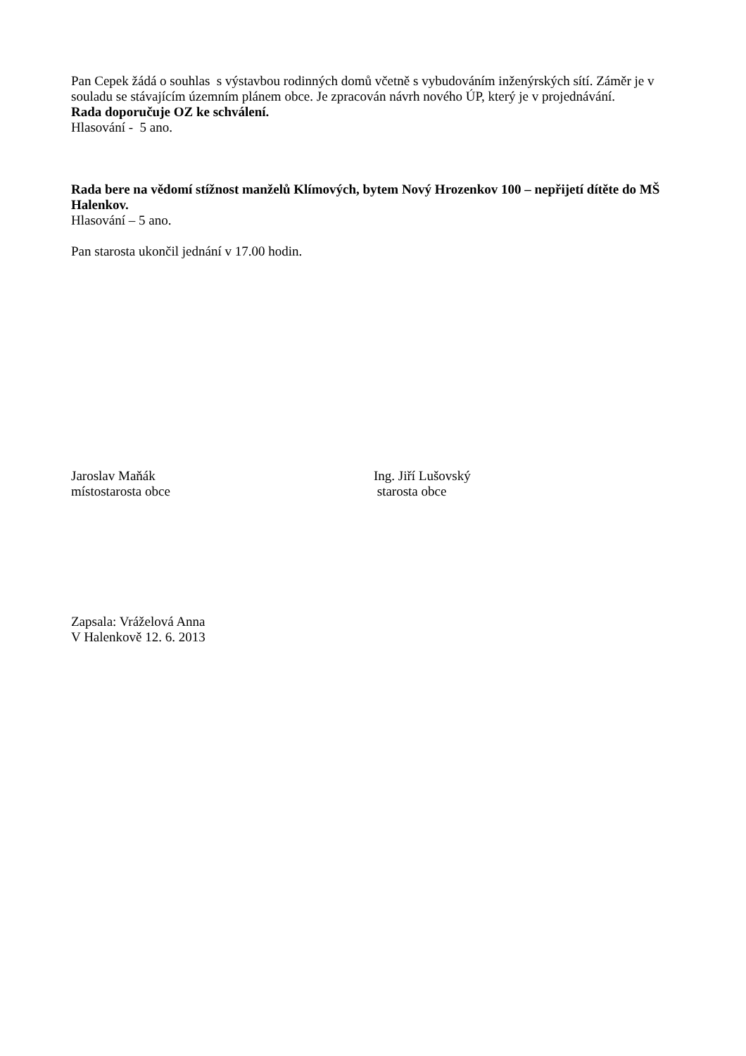Pan Cepek žádá o souhlas s výstavbou rodinných domů včetně s vybudováním inženýrských sítí. Záměr je v souladu se stávajícím územním plánem obce. Je zpracován návrh nového ÚP, který je v projednávání.
Rada doporučuje OZ ke schválení.
Hlasování - 5 ano.
Rada bere na vědomí stížnost manželů Klímových, bytem Nový Hrozenkov 100 – nepřijetí dítěte do MŠ Halenkov.
Hlasování – 5 ano.
Pan starosta ukončil jednání v 17.00 hodin.
Jaroslav Maňák
místostarosta obce
Ing. Jiří Lušovský
starosta obce
Zapsala: Vráželová Anna
V Halenkově 12. 6. 2013